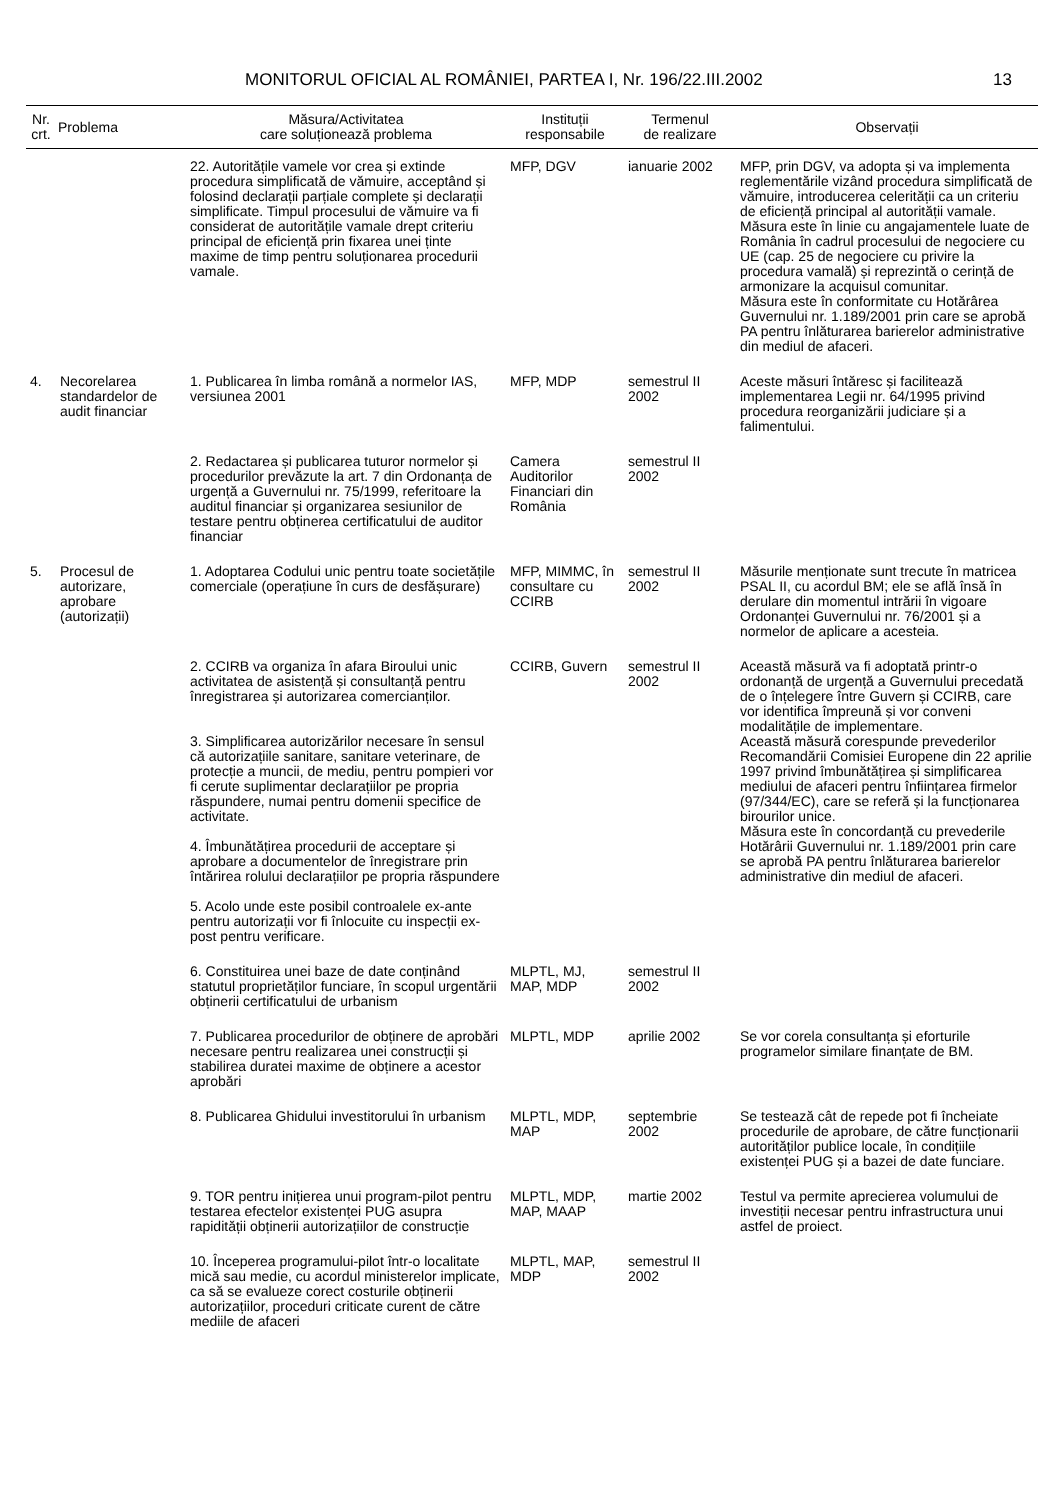MONITORUL OFICIAL AL ROMÂNIEI, PARTEA I, Nr. 196/22.III.2002 13
| Nr. crt. | Problema | Măsura/Activitatea care soluționează problema | Instituții responsabile | Termenul de realizare | Observații |
| --- | --- | --- | --- | --- | --- |
| | | 22. Autoritățile vamele vor crea și extinde procedura simplificată de vămuire, acceptând și folosind declarații parțiale complete și declarații simplificate. Timpul procesului de vămuire va fi considerat de autoritățile vamale drept criteriu principal de eficiență prin fixarea unei ținte maxime de timp pentru soluționarea procedurii vamale. | MFP, DGV | ianuarie 2002 | MFP, prin DGV, va adopta și va implementa reglementările vizând procedura simplificată de vămuire, introducerea celerității ca un criteriu de eficiență principal al autorității vamale. Măsura este în linie cu angajamentele luate de România în cadrul procesului de negociere cu UE (cap. 25 de negociere cu privire la procedura vamală) și reprezintă o cerință de armonizare la acquisul comunitar. Măsura este în conformitate cu Hotărârea Guvernului nr. 1.189/2001 prin care se aprobă PA pentru înlăturarea barierelor administrative din mediul de afaceri. |
| 4. | Necorelarea standardelor de audit financiar | 1. Publicarea în limba română a normelor IAS, versiunea 2001 | MFP, MDP | semestrul II 2002 | Aceste măsuri întăresc și facilitează implementarea Legii nr. 64/1995 privind procedura reorganizării judiciare și a falimentului. |
| | | 2. Redactarea și publicarea tuturor normelor și procedurilor prevăzute la art. 7 din Ordonanța de urgență a Guvernului nr. 75/1999, referitoare la auditul financiar și organizarea sesiunilor de testare pentru obținerea certificatului de auditor financiar | Camera Auditorilor Financiari din România | semestrul II 2002 | |
| 5. | Procesul de autorizare, aprobare (autorizații) | 1. Adoptarea Codului unic pentru toate societățile comerciale (operațiune în curs de desfășurare) | MFP, MIMMC, în consultare cu CCIRB | semestrul II 2002 | Măsurile menționate sunt trecute în matricea PSAL II, cu acordul BM; ele se află însă în derulare din momentul intrării în vigoare Ordonanței Guvernului nr. 76/2001 și a normelor de aplicare a acesteia. |
| | | 2. CCIRB va organiza în afara Biroului unic activitatea de asistență și consultanță pentru înregistrarea și autorizarea comercianților. 3. Simplificarea autorizărilor necesare în sensul că autorizațiile sanitare, sanitare veterinare, de protecție a muncii, de mediu, pentru pompieri vor fi cerute suplimentar declarațiilor pe propria răspundere, numai pentru domenii specifice de activitate. 4. Îmbunătățirea procedurii de acceptare și aprobare a documentelor de înregistrare prin întărirea rolului declarațiilor pe propria răspundere 5. Acolo unde este posibil controalele ex-ante pentru autorizații vor fi înlocuite cu inspecții ex-post pentru verificare. | CCIRB, Guvern | semestrul II 2002 | Această măsură va fi adoptată printr-o ordonanță de urgență a Guvernului precedată de o înțelegere între Guvern și CCIRB, care vor identifica împreună și vor conveni modalitățile de implementare. Această măsură corespunde prevederilor Recomandării Comisiei Europene din 22 aprilie 1997 privind îmbunătățirea și simplificarea mediului de afaceri pentru înființarea firmelor (97/344/EC), care se referă și la funcționarea birourilor unice. Măsura este în concordanță cu prevederile Hotărârii Guvernului nr. 1.189/2001 prin care se aprobă PA pentru înlăturarea barierelor administrative din mediul de afaceri. |
| | | 6. Constituirea unei baze de date conținând statutul proprietăților funciare, în scopul urgentării obținerii certificatului de urbanism | MLPTL, MJ, MAP, MDP | semestrul II 2002 | |
| | | 7. Publicarea procedurilor de obținere de aprobări necesare pentru realizarea unei construcții și stabilirea duratei maxime de obținere a acestor aprobări | MLPTL, MDP | aprilie 2002 | Se vor corela consultanța și eforturile programelor similare finanțate de BM. |
| | | 8. Publicarea Ghidului investitorului în urbanism | MLPTL, MDP, MAP | septembrie 2002 | Se testează cât de repede pot fi încheiate procedurile de aprobare, de către funcționarii autorităților publice locale, în condițiile existenței PUG și a bazei de date funciare. |
| | | 9. TOR pentru inițierea unui program-pilot pentru testarea efectelor existenței PUG asupra rapidității obținerii autorizațiilor de construcție | MLPTL, MDP, MAP, MAAP | martie 2002 | Testul va permite aprecierea volumului de investiții necesar pentru infrastructura unui astfel de proiect. |
| | | 10. Începerea programului-pilot într-o localitate mică sau medie, cu acordul ministerelor implicate, ca să se evalueze corect costurile obținerii autorizațiilor, proceduri criticate curent de către mediile de afaceri | MLPTL, MAP, MDP | semestrul II 2002 | |